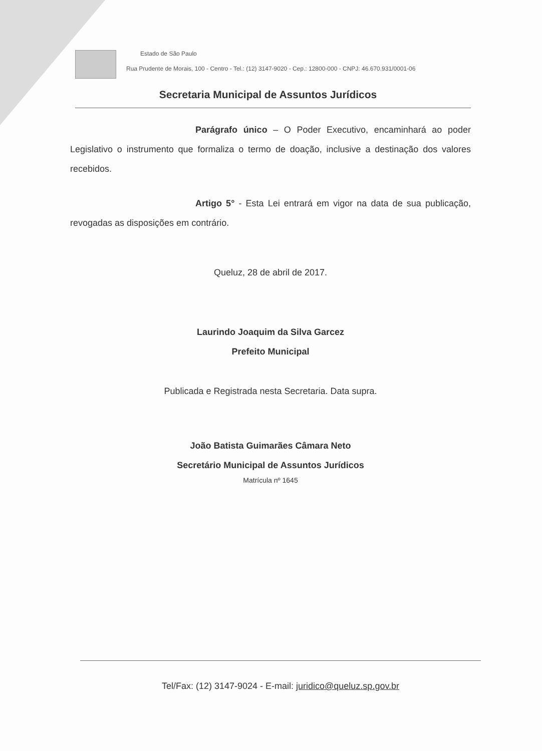Estado de São Paulo
Rua Prudente de Morais, 100 - Centro - Tel.: (12) 3147-9020 - Cep.: 12800-000 - CNPJ: 46.670.931/0001-06
Secretaria Municipal de Assuntos Jurídicos
Parágrafo único – O Poder Executivo, encaminhará ao poder Legislativo o instrumento que formaliza o termo de doação, inclusive a destinação dos valores recebidos.
Artigo 5° - Esta Lei entrará em vigor na data de sua publicação, revogadas as disposições em contrário.
Queluz, 28 de abril de 2017.
Laurindo Joaquim da Silva Garcez
Prefeito Municipal
Publicada e Registrada nesta Secretaria. Data supra.
João Batista Guimarães Câmara Neto
Secretário Municipal de Assuntos Jurídicos
Matrícula nº 1645
Tel/Fax: (12) 3147-9024 - E-mail: juridico@queluz.sp.gov.br